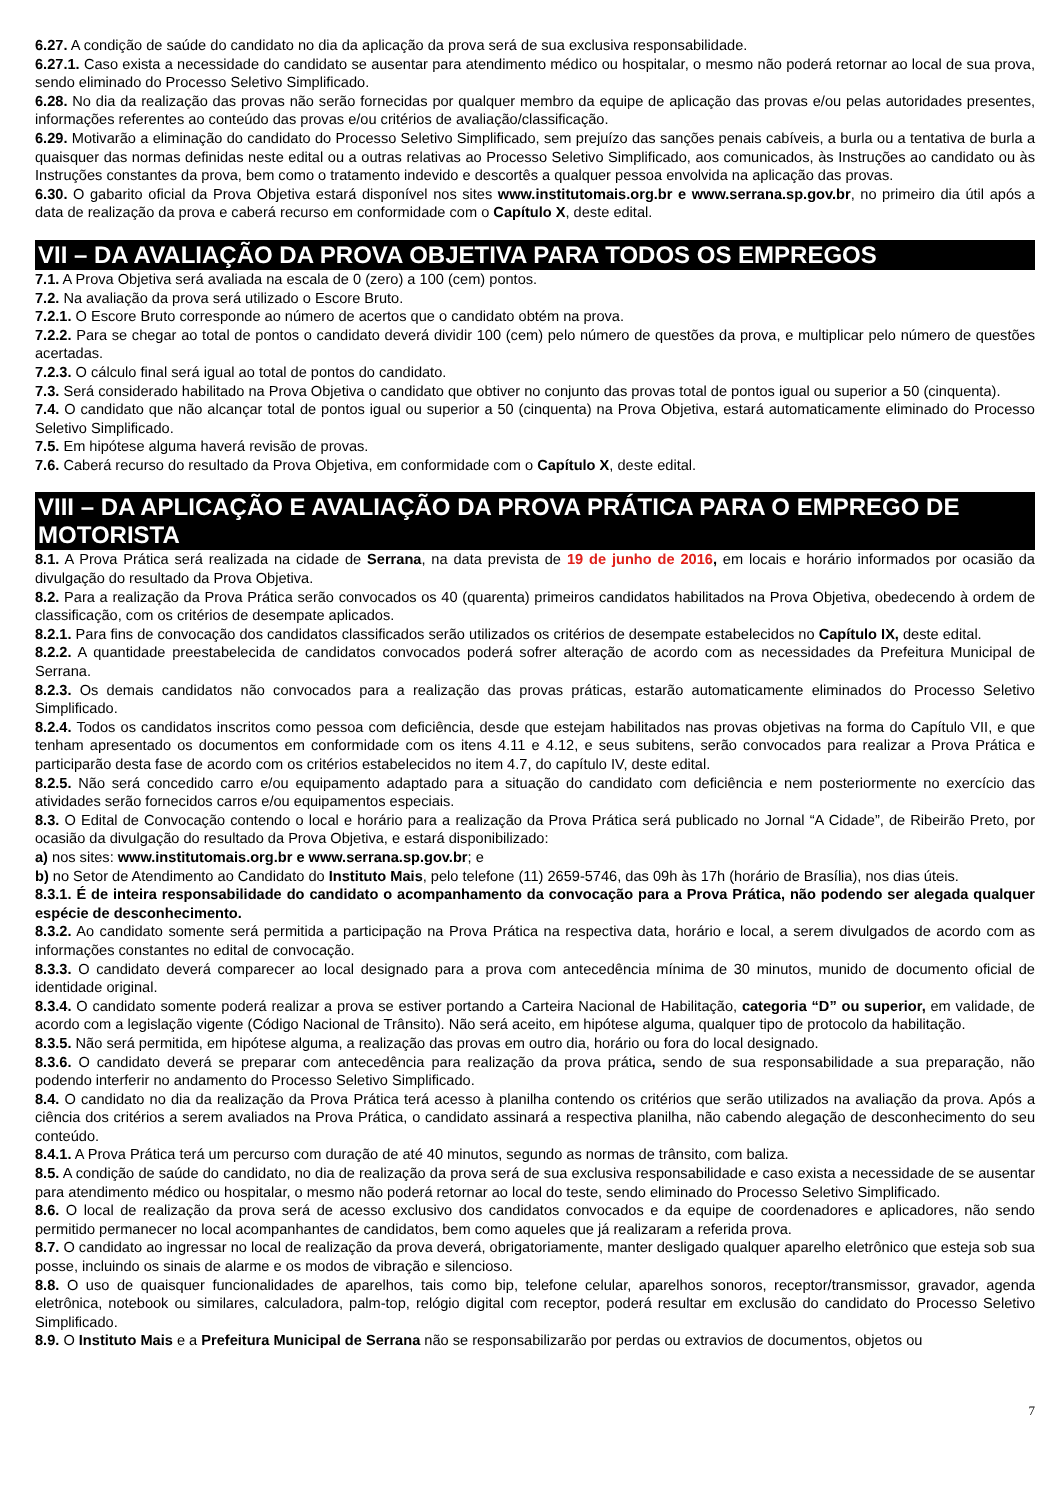6.27. A condição de saúde do candidato no dia da aplicação da prova será de sua exclusiva responsabilidade.
6.27.1. Caso exista a necessidade do candidato se ausentar para atendimento médico ou hospitalar, o mesmo não poderá retornar ao local de sua prova, sendo eliminado do Processo Seletivo Simplificado.
6.28. No dia da realização das provas não serão fornecidas por qualquer membro da equipe de aplicação das provas e/ou pelas autoridades presentes, informações referentes ao conteúdo das provas e/ou critérios de avaliação/classificação.
6.29. Motivarão a eliminação do candidato do Processo Seletivo Simplificado, sem prejuízo das sanções penais cabíveis, a burla ou a tentativa de burla a quaisquer das normas definidas neste edital ou a outras relativas ao Processo Seletivo Simplificado, aos comunicados, às Instruções ao candidato ou às Instruções constantes da prova, bem como o tratamento indevido e descortês a qualquer pessoa envolvida na aplicação das provas.
6.30. O gabarito oficial da Prova Objetiva estará disponível nos sites www.institutomais.org.br e www.serrana.sp.gov.br, no primeiro dia útil após a data de realização da prova e caberá recurso em conformidade com o Capítulo X, deste edital.
VII – DA AVALIAÇÃO DA PROVA OBJETIVA PARA TODOS OS EMPREGOS
7.1. A Prova Objetiva será avaliada na escala de 0 (zero) a 100 (cem) pontos.
7.2. Na avaliação da prova será utilizado o Escore Bruto.
7.2.1. O Escore Bruto corresponde ao número de acertos que o candidato obtém na prova.
7.2.2. Para se chegar ao total de pontos o candidato deverá dividir 100 (cem) pelo número de questões da prova, e multiplicar pelo número de questões acertadas.
7.2.3. O cálculo final será igual ao total de pontos do candidato.
7.3. Será considerado habilitado na Prova Objetiva o candidato que obtiver no conjunto das provas total de pontos igual ou superior a 50 (cinquenta).
7.4. O candidato que não alcançar total de pontos igual ou superior a 50 (cinquenta) na Prova Objetiva, estará automaticamente eliminado do Processo Seletivo Simplificado.
7.5. Em hipótese alguma haverá revisão de provas.
7.6. Caberá recurso do resultado da Prova Objetiva, em conformidade com o Capítulo X, deste edital.
VIII – DA APLICAÇÃO E AVALIAÇÃO DA PROVA PRÁTICA PARA O EMPREGO DE MOTORISTA
8.1. A Prova Prática será realizada na cidade de Serrana, na data prevista de 19 de junho de 2016, em locais e horário informados por ocasião da divulgação do resultado da Prova Objetiva.
8.2. Para a realização da Prova Prática serão convocados os 40 (quarenta) primeiros candidatos habilitados na Prova Objetiva, obedecendo à ordem de classificação, com os critérios de desempate aplicados.
8.2.1. Para fins de convocação dos candidatos classificados serão utilizados os critérios de desempate estabelecidos no Capítulo IX, deste edital.
8.2.2. A quantidade preestabelecida de candidatos convocados poderá sofrer alteração de acordo com as necessidades da Prefeitura Municipal de Serrana.
8.2.3. Os demais candidatos não convocados para a realização das provas práticas, estarão automaticamente eliminados do Processo Seletivo Simplificado.
8.2.4. Todos os candidatos inscritos como pessoa com deficiência, desde que estejam habilitados nas provas objetivas na forma do Capítulo VII, e que tenham apresentado os documentos em conformidade com os itens 4.11 e 4.12, e seus subitens, serão convocados para realizar a Prova Prática e participarão desta fase de acordo com os critérios estabelecidos no item 4.7, do capítulo IV, deste edital.
8.2.5. Não será concedido carro e/ou equipamento adaptado para a situação do candidato com deficiência e nem posteriormente no exercício das atividades serão fornecidos carros e/ou equipamentos especiais.
8.3. O Edital de Convocação contendo o local e horário para a realização da Prova Prática será publicado no Jornal “A Cidade”, de Ribeirão Preto, por ocasião da divulgação do resultado da Prova Objetiva, e estará disponibilizado:
a) nos sites: www.institutomais.org.br e www.serrana.sp.gov.br; e
b) no Setor de Atendimento ao Candidato do Instituto Mais, pelo telefone (11) 2659-5746, das 09h às 17h (horário de Brasília), nos dias úteis.
8.3.1. É de inteira responsabilidade do candidato o acompanhamento da convocação para a Prova Prática, não podendo ser alegada qualquer espécie de desconhecimento.
8.3.2. Ao candidato somente será permitida a participação na Prova Prática na respectiva data, horário e local, a serem divulgados de acordo com as informações constantes no edital de convocação.
8.3.3. O candidato deverá comparecer ao local designado para a prova com antecedência mínima de 30 minutos, munido de documento oficial de identidade original.
8.3.4. O candidato somente poderá realizar a prova se estiver portando a Carteira Nacional de Habilitação, categoria “D” ou superior, em validade, de acordo com a legislação vigente (Código Nacional de Trânsito). Não será aceito, em hipótese alguma, qualquer tipo de protocolo da habilitação.
8.3.5. Não será permitida, em hipótese alguma, a realização das provas em outro dia, horário ou fora do local designado.
8.3.6. O candidato deverá se preparar com antecedência para realização da prova prática, sendo de sua responsabilidade a sua preparação, não podendo interferir no andamento do Processo Seletivo Simplificado.
8.4. O candidato no dia da realização da Prova Prática terá acesso à planilha contendo os critérios que serão utilizados na avaliação da prova. Após a ciência dos critérios a serem avaliados na Prova Prática, o candidato assinará a respectiva planilha, não cabendo alegação de desconhecimento do seu conteúdo.
8.4.1. A Prova Prática terá um percurso com duração de até 40 minutos, segundo as normas de trânsito, com baliza.
8.5. A condição de saúde do candidato, no dia de realização da prova será de sua exclusiva responsabilidade e caso exista a necessidade de se ausentar para atendimento médico ou hospitalar, o mesmo não poderá retornar ao local do teste, sendo eliminado do Processo Seletivo Simplificado.
8.6. O local de realização da prova será de acesso exclusivo dos candidatos convocados e da equipe de coordenadores e aplicadores, não sendo permitido permanecer no local acompanhantes de candidatos, bem como aqueles que já realizaram a referida prova.
8.7. O candidato ao ingressar no local de realização da prova deverá, obrigatoriamente, manter desligado qualquer aparelho eletrônico que esteja sob sua posse, incluindo os sinais de alarme e os modos de vibração e silencioso.
8.8. O uso de quaisquer funcionalidades de aparelhos, tais como bip, telefone celular, aparelhos sonoros, receptor/transmissor, gravador, agenda eletrônica, notebook ou similares, calculadora, palm-top, relógio digital com receptor, poderá resultar em exclusão do candidato do Processo Seletivo Simplificado.
8.9. O Instituto Mais e a Prefeitura Municipal de Serrana não se responsabilizarão por perdas ou extravios de documentos, objetos ou
7